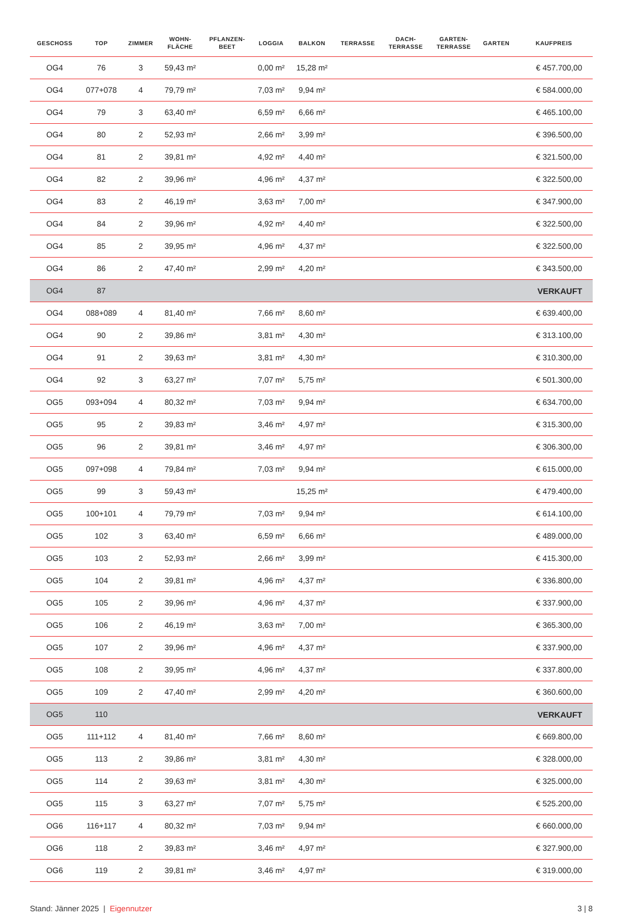| GESCHOSS | TOP | ZIMMER | WOHN- FLÄCHE | PFLANZEN- BEET | LOGGIA | BALKON | TERRASSE | DACH- TERRASSE | GARTEN- TERRASSE | GARTEN | KAUFPREIS |
| --- | --- | --- | --- | --- | --- | --- | --- | --- | --- | --- | --- |
| OG4 | 76 | 3 | 59,43 m² | | 0,00 m² | 15,28 m² | | | | | € 457.700,00 |
| OG4 | 077+078 | 4 | 79,79 m² | | 7,03 m² | 9,94 m² | | | | | € 584.000,00 |
| OG4 | 79 | 3 | 63,40 m² | | 6,59 m² | 6,66 m² | | | | | € 465.100,00 |
| OG4 | 80 | 2 | 52,93 m² | | 2,66 m² | 3,99 m² | | | | | € 396.500,00 |
| OG4 | 81 | 2 | 39,81 m² | | 4,92 m² | 4,40 m² | | | | | € 321.500,00 |
| OG4 | 82 | 2 | 39,96 m² | | 4,96 m² | 4,37 m² | | | | | € 322.500,00 |
| OG4 | 83 | 2 | 46,19 m² | | 3,63 m² | 7,00 m² | | | | | € 347.900,00 |
| OG4 | 84 | 2 | 39,96 m² | | 4,92 m² | 4,40 m² | | | | | € 322.500,00 |
| OG4 | 85 | 2 | 39,95 m² | | 4,96 m² | 4,37 m² | | | | | € 322.500,00 |
| OG4 | 86 | 2 | 47,40 m² | | 2,99 m² | 4,20 m² | | | | | € 343.500,00 |
| OG4 | 87 | | | | | | | | | | VERKAUFT |
| OG4 | 088+089 | 4 | 81,40 m² | | 7,66 m² | 8,60 m² | | | | | € 639.400,00 |
| OG4 | 90 | 2 | 39,86 m² | | 3,81 m² | 4,30 m² | | | | | € 313.100,00 |
| OG4 | 91 | 2 | 39,63 m² | | 3,81 m² | 4,30 m² | | | | | € 310.300,00 |
| OG4 | 92 | 3 | 63,27 m² | | 7,07 m² | 5,75 m² | | | | | € 501.300,00 |
| OG5 | 093+094 | 4 | 80,32 m² | | 7,03 m² | 9,94 m² | | | | | € 634.700,00 |
| OG5 | 95 | 2 | 39,83 m² | | 3,46 m² | 4,97 m² | | | | | € 315.300,00 |
| OG5 | 96 | 2 | 39,81 m² | | 3,46 m² | 4,97 m² | | | | | € 306.300,00 |
| OG5 | 097+098 | 4 | 79,84 m² | | 7,03 m² | 9,94 m² | | | | | € 615.000,00 |
| OG5 | 99 | 3 | 59,43 m² | | | 15,25 m² | | | | | € 479.400,00 |
| OG5 | 100+101 | 4 | 79,79 m² | | 7,03 m² | 9,94 m² | | | | | € 614.100,00 |
| OG5 | 102 | 3 | 63,40 m² | | 6,59 m² | 6,66 m² | | | | | € 489.000,00 |
| OG5 | 103 | 2 | 52,93 m² | | 2,66 m² | 3,99 m² | | | | | € 415.300,00 |
| OG5 | 104 | 2 | 39,81 m² | | 4,96 m² | 4,37 m² | | | | | € 336.800,00 |
| OG5 | 105 | 2 | 39,96 m² | | 4,96 m² | 4,37 m² | | | | | € 337.900,00 |
| OG5 | 106 | 2 | 46,19 m² | | 3,63 m² | 7,00 m² | | | | | € 365.300,00 |
| OG5 | 107 | 2 | 39,96 m² | | 4,96 m² | 4,37 m² | | | | | € 337.900,00 |
| OG5 | 108 | 2 | 39,95 m² | | 4,96 m² | 4,37 m² | | | | | € 337.800,00 |
| OG5 | 109 | 2 | 47,40 m² | | 2,99 m² | 4,20 m² | | | | | € 360.600,00 |
| OG5 | 110 | | | | | | | | | | VERKAUFT |
| OG5 | 111+112 | 4 | 81,40 m² | | 7,66 m² | 8,60 m² | | | | | € 669.800,00 |
| OG5 | 113 | 2 | 39,86 m² | | 3,81 m² | 4,30 m² | | | | | € 328.000,00 |
| OG5 | 114 | 2 | 39,63 m² | | 3,81 m² | 4,30 m² | | | | | € 325.000,00 |
| OG5 | 115 | 3 | 63,27 m² | | 7,07 m² | 5,75 m² | | | | | € 525.200,00 |
| OG6 | 116+117 | 4 | 80,32 m² | | 7,03 m² | 9,94 m² | | | | | € 660.000,00 |
| OG6 | 118 | 2 | 39,83 m² | | 3,46 m² | 4,97 m² | | | | | € 327.900,00 |
| OG6 | 119 | 2 | 39,81 m² | | 3,46 m² | 4,97 m² | | | | | € 319.000,00 |
Stand: Jänner 2025 | Eigennutzer 3 | 8